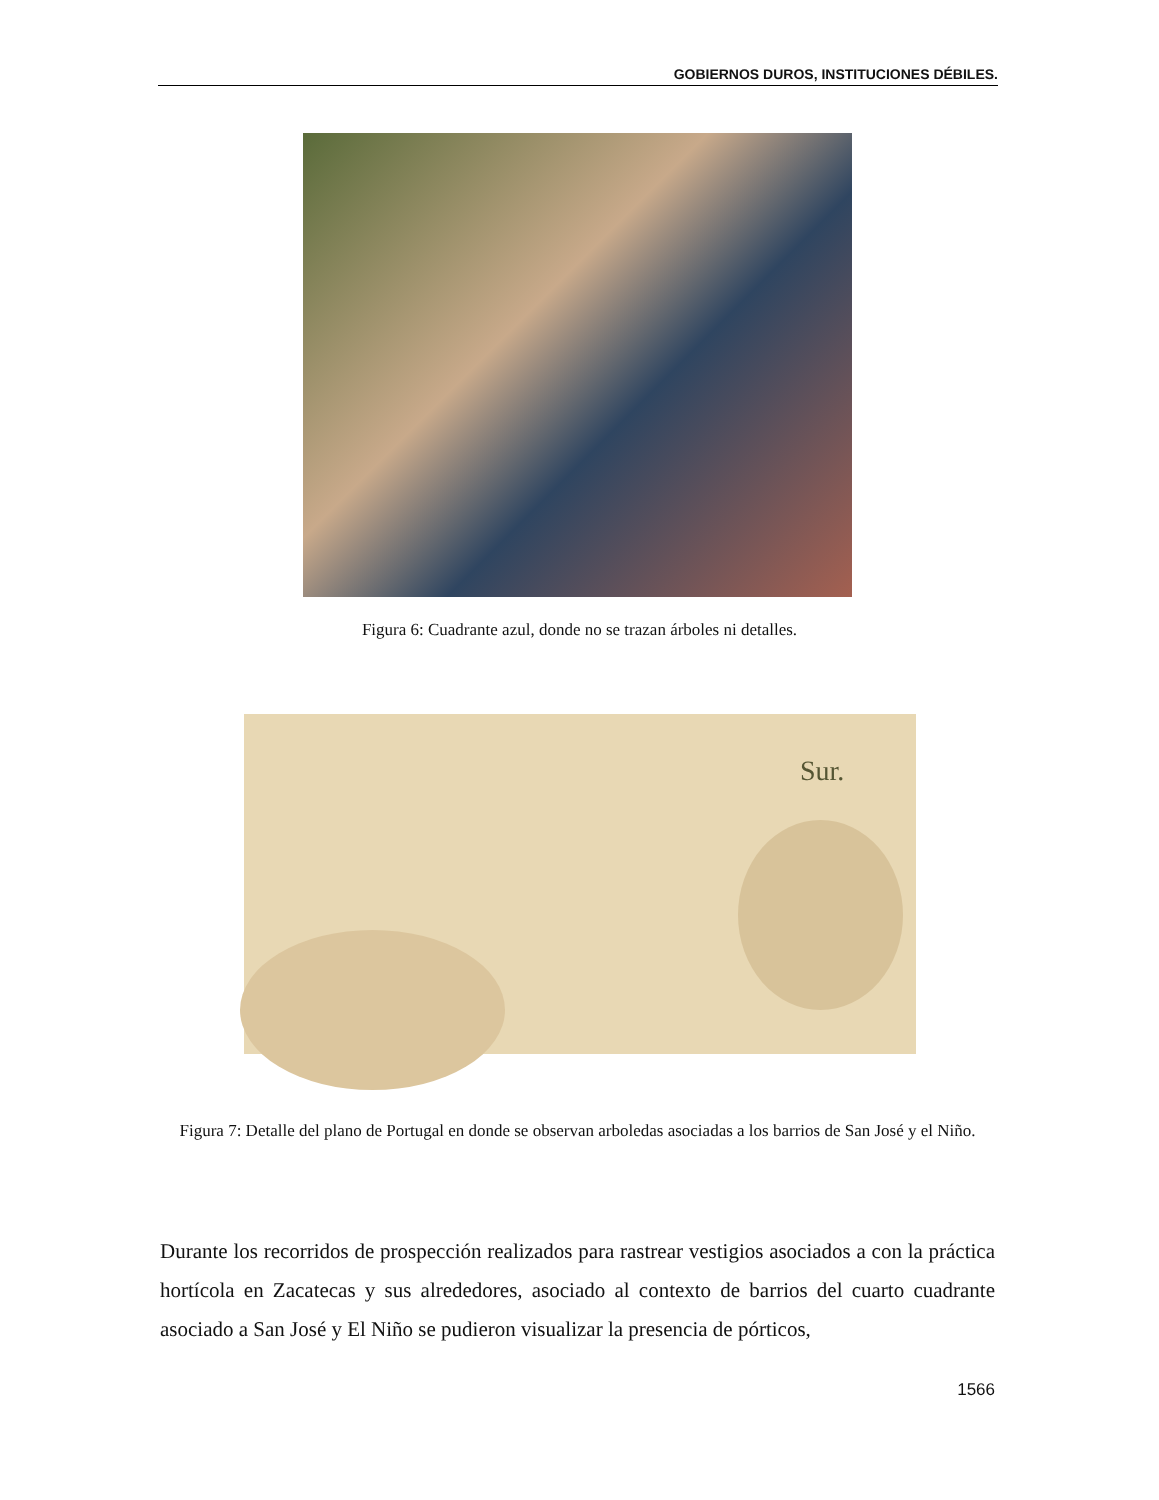GOBIERNOS DUROS, INSTITUCIONES DÉBILES.
Figura 6: Cuadrante azul, donde no se trazan árboles ni detalles.
Sur.
Figura 7: Detalle del plano de Portugal en donde se observan arboledas asociadas a los barrios de San José y el Niño.
Durante los recorridos de prospección realizados para rastrear vestigios asociados a con la práctica hortícola en Zacatecas y sus alrededores, asociado al contexto de barrios del cuarto cuadrante asociado a San José y El Niño se pudieron visualizar la presencia de pórticos,
1566